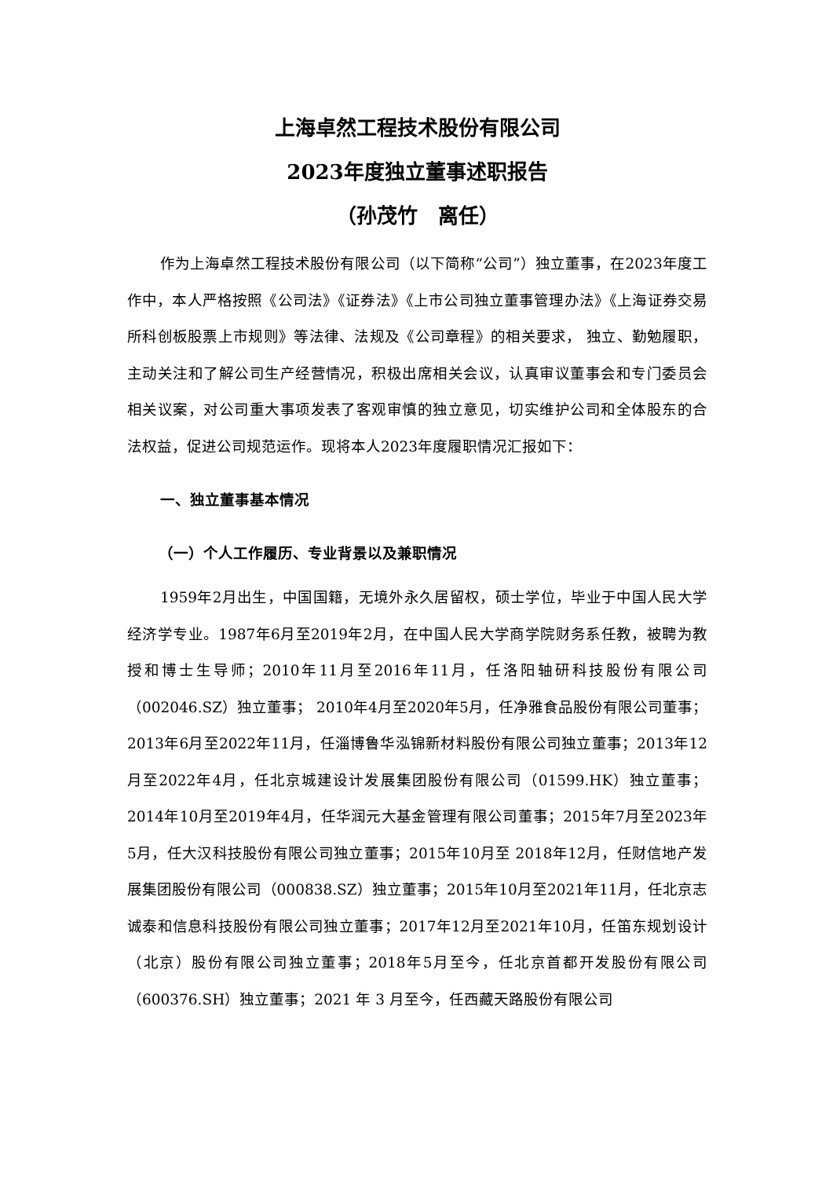上海卓然工程技术股份有限公司
2023年度独立董事述职报告
（孙茂竹　离任）
作为上海卓然工程技术股份有限公司（以下简称“公司”）独立董事，在2023年度工作中，本人严格按照《公司法》《证券法》《上市公司独立董事管理办法》《上海证券交易所科创板股票上市规则》等法律、法规及《公司章程》的相关要求， 独立、勤勉履职，主动关注和了解公司生产经营情况，积极出席相关会议，认真审议董事会和专门委员会相关议案，对公司重大事项发表了客观审慎的独立意见，切实维护公司和全体股东的合法权益，促进公司规范运作。现将本人2023年度履职情况汇报如下：
一、独立董事基本情况
（一）个人工作履历、专业背景以及兼职情况
1959年2月出生，中国国籍，无境外永久居留权，硕士学位，毕业于中国人民大学经济学专业。1987年6月至2019年2月，在中国人民大学商学院财务系任教，被聘为教授和博士生导师；2010年11月至2016年11月，任洛阳轴研科技股份有限公司（002046.SZ）独立董事； 2010年4月至2020年5月，任净雅食品股份有限公司董事；2013年6月至2022年11月，任淄博鲁华泓锦新材料股份有限公司独立董事；2013年12月至2022年4月，任北京城建设计发展集团股份有限公司（01599.HK）独立董事；2014年10月至2019年4月，任华润元大基金管理有限公司董事；2015年7月至2023年5月，任大汉科技股份有限公司独立董事；2015年10月至 2018年12月，任财信地产发展集团股份有限公司（000838.SZ）独立董事；2015年10月至2021年11月，任北京志诚泰和信息科技股份有限公司独立董事；2017年12月至2021年10月，任笛东规划设计（北京）股份有限公司独立董事；2018年5月至今，任北京首都开发股份有限公司（600376.SH）独立董事；2021 年 3 月至今，任西藏天路股份有限公司